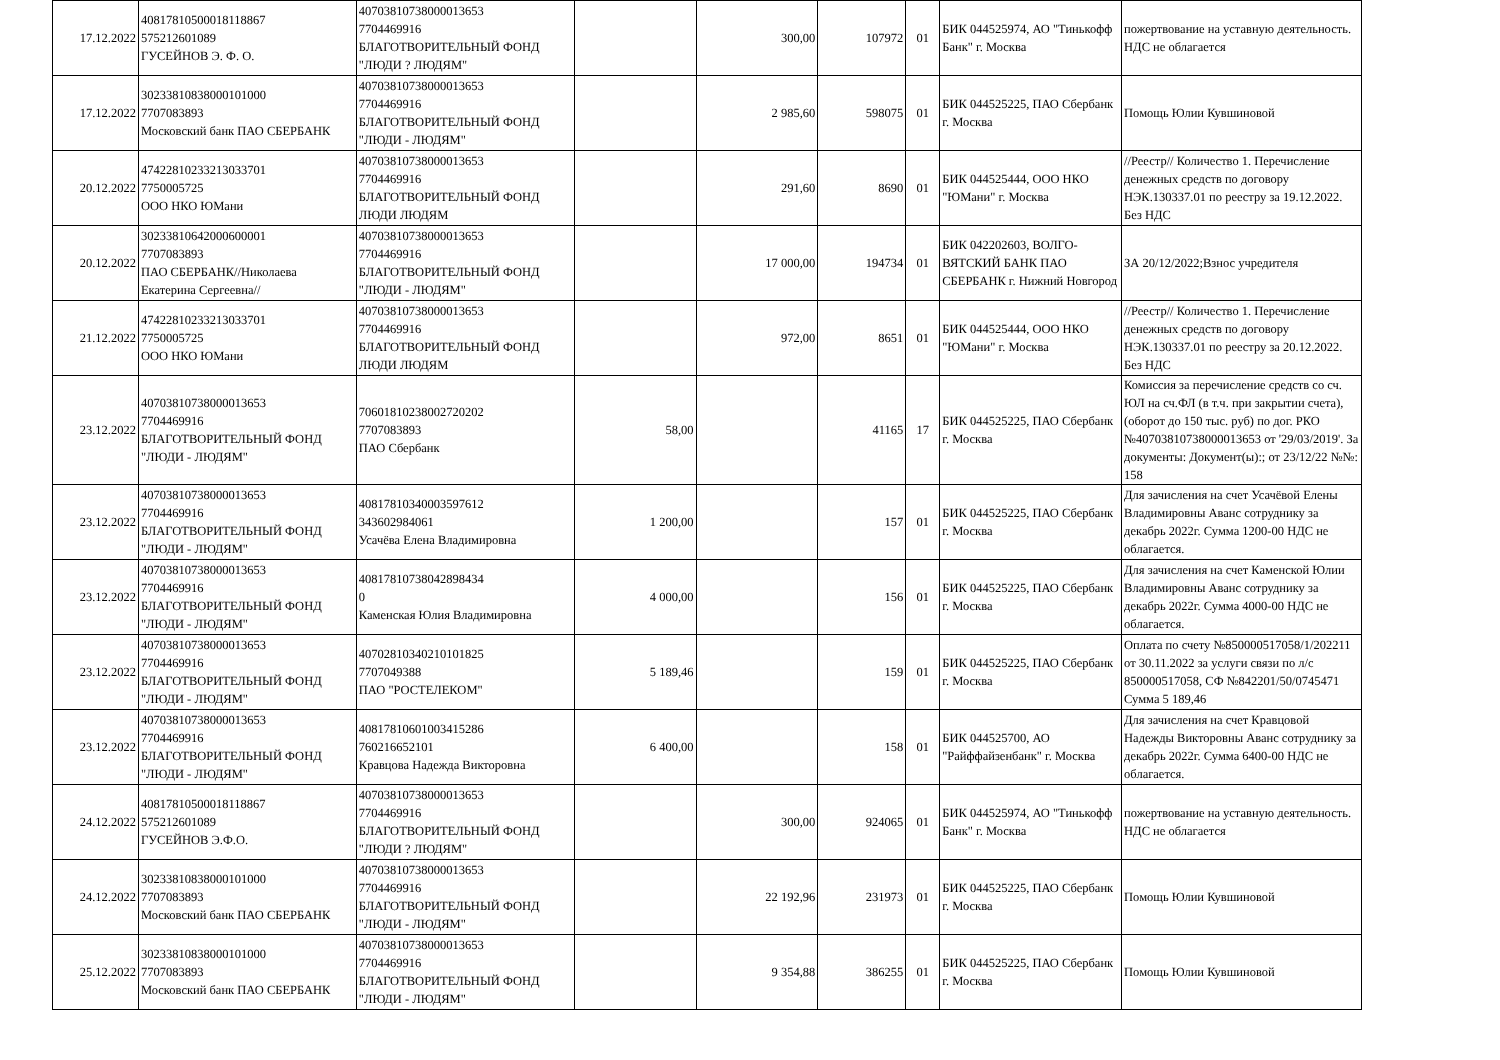| 17.12.2022 | 40817810500018118867 575212601089 ГУСЕЙНОВ Э. Ф. О. | 40703810738000013653 7704469916 БЛАГОТВОРИТЕЛЬНЫЙ ФОНД "ЛЮДИ ? ЛЮДЯМ" | | 300,00 | 107972 | 01 | БИК 044525974, АО "Тинькофф Банк" г. Москва | пожертвование на уставную деятельность. НДС не облагается |
| 17.12.2022 | 30233810838000101000 7707083893 Московский банк ПАО СБЕРБАНК | 40703810738000013653 7704469916 БЛАГОТВОРИТЕЛЬНЫЙ ФОНД "ЛЮДИ - ЛЮДЯМ" | | 2 985,60 | 598075 | 01 | БИК 044525225, ПАО Сбербанк г. Москва | Помощь Юлии Кувшиновой |
| 20.12.2022 | 47422810233213033701 7750005725 ООО НКО ЮМани | 40703810738000013653 7704469916 БЛАГОТВОРИТЕЛЬНЫЙ ФОНД ЛЮДИ ЛЮДЯМ | | 291,60 | 8690 | 01 | БИК 044525444, ООО НКО "ЮМани" г. Москва | //Реестр// Количество 1. Перечисление денежных средств по договору НЭК.130337.01 по реестру за 19.12.2022. Без НДС |
| 20.12.2022 | 30233810642000600001 7707083893 ПАО СБЕРБАНК//Николаева Екатерина Сергеевна// | 40703810738000013653 7704469916 БЛАГОТВОРИТЕЛЬНЫЙ ФОНД "ЛЮДИ - ЛЮДЯМ" | | 17 000,00 | 194734 | 01 | БИК 042202603, ВОЛГО-ВЯТСКИЙ БАНК ПАО СБЕРБАНК г. Нижний Новгород | ЗА 20/12/2022;Взнос учредителя |
| 21.12.2022 | 47422810233213033701 7750005725 ООО НКО ЮМани | 40703810738000013653 7704469916 БЛАГОТВОРИТЕЛЬНЫЙ ФОНД ЛЮДИ ЛЮДЯМ | | 972,00 | 8651 | 01 | БИК 044525444, ООО НКО "ЮМани" г. Москва | //Реестр// Количество 1. Перечисление денежных средств по договору НЭК.130337.01 по реестру за 20.12.2022. Без НДС |
| 23.12.2022 | 40703810738000013653 7704469916 БЛАГОТВОРИТЕЛЬНЫЙ ФОНД "ЛЮДИ - ЛЮДЯМ" | 70601810238002720202 7707083893 ПАО Сбербанк | 58,00 | | 41165 | 17 | БИК 044525225, ПАО Сбербанк г. Москва | Комиссия за перечисление средств со сч. ЮЛ на сч.ФЛ (в т.ч. при закрытии счета), (оборот до 150 тыс. руб) по дог. РКО №40703810738000013653 от '29/03/2019'. За документы: Документ(ы):; от 23/12/22 №№: 158 |
| 23.12.2022 | 40703810738000013653 7704469916 БЛАГОТВОРИТЕЛЬНЫЙ ФОНД "ЛЮДИ - ЛЮДЯМ" | 40817810340003597612 343602984061 Усачёва Елена Владимировна | 1 200,00 | | 157 | 01 | БИК 044525225, ПАО Сбербанк г. Москва | Для зачисления на счет Усачёвой Елены Владимировны Аванс сотруднику за декабрь 2022г. Сумма 1200-00 НДС не облагается. |
| 23.12.2022 | 40703810738000013653 7704469916 БЛАГОТВОРИТЕЛЬНЫЙ ФОНД "ЛЮДИ - ЛЮДЯМ" | 40817810738042898434 0 Каменская Юлия Владимировна | 4 000,00 | | 156 | 01 | БИК 044525225, ПАО Сбербанк г. Москва | Для зачисления на счет Каменской Юлии Владимировны Аванс сотруднику за декабрь 2022г. Сумма 4000-00 НДС не облагается. |
| 23.12.2022 | 40703810738000013653 7704469916 БЛАГОТВОРИТЕЛЬНЫЙ ФОНД "ЛЮДИ - ЛЮДЯМ" | 40702810340210101825 7707049388 ПАО "РОСТЕЛЕКОМ" | 5 189,46 | | 159 | 01 | БИК 044525225, ПАО Сбербанк г. Москва | Оплата по счету №850000517058/1/202211 от 30.11.2022 за услуги связи по л/с 850000517058, СФ №842201/50/0745471 Сумма 5 189,46 |
| 23.12.2022 | 40703810738000013653 7704469916 БЛАГОТВОРИТЕЛЬНЫЙ ФОНД "ЛЮДИ - ЛЮДЯМ" | 40817810601003415286 760216652101 Кравцова Надежда Викторовна | 6 400,00 | | 158 | 01 | БИК 044525700, АО "Райффайзенбанк" г. Москва | Для зачисления на счет Кравцовой Надежды Викторовны Аванс сотруднику за декабрь 2022г. Сумма 6400-00 НДС не облагается. |
| 24.12.2022 | 40817810500018118867 575212601089 ГУСЕЙНОВ Э.Ф.О. | 40703810738000013653 7704469916 БЛАГОТВОРИТЕЛЬНЫЙ ФОНД "ЛЮДИ ? ЛЮДЯМ" | | 300,00 | 924065 | 01 | БИК 044525974, АО "Тинькофф Банк" г. Москва | пожертвование на уставную деятельность. НДС не облагается |
| 24.12.2022 | 30233810838000101000 7707083893 Московский банк ПАО СБЕРБАНК | 40703810738000013653 7704469916 БЛАГОТВОРИТЕЛЬНЫЙ ФОНД "ЛЮДИ - ЛЮДЯМ" | | 22 192,96 | 231973 | 01 | БИК 044525225, ПАО Сбербанк г. Москва | Помощь Юлии Кувшиновой |
| 25.12.2022 | 30233810838000101000 7707083893 Московский банк ПАО СБЕРБАНК | 40703810738000013653 7704469916 БЛАГОТВОРИТЕЛЬНЫЙ ФОНД "ЛЮДИ - ЛЮДЯМ" | | 9 354,88 | 386255 | 01 | БИК 044525225, ПАО Сбербанк г. Москва | Помощь Юлии Кувшиновой |